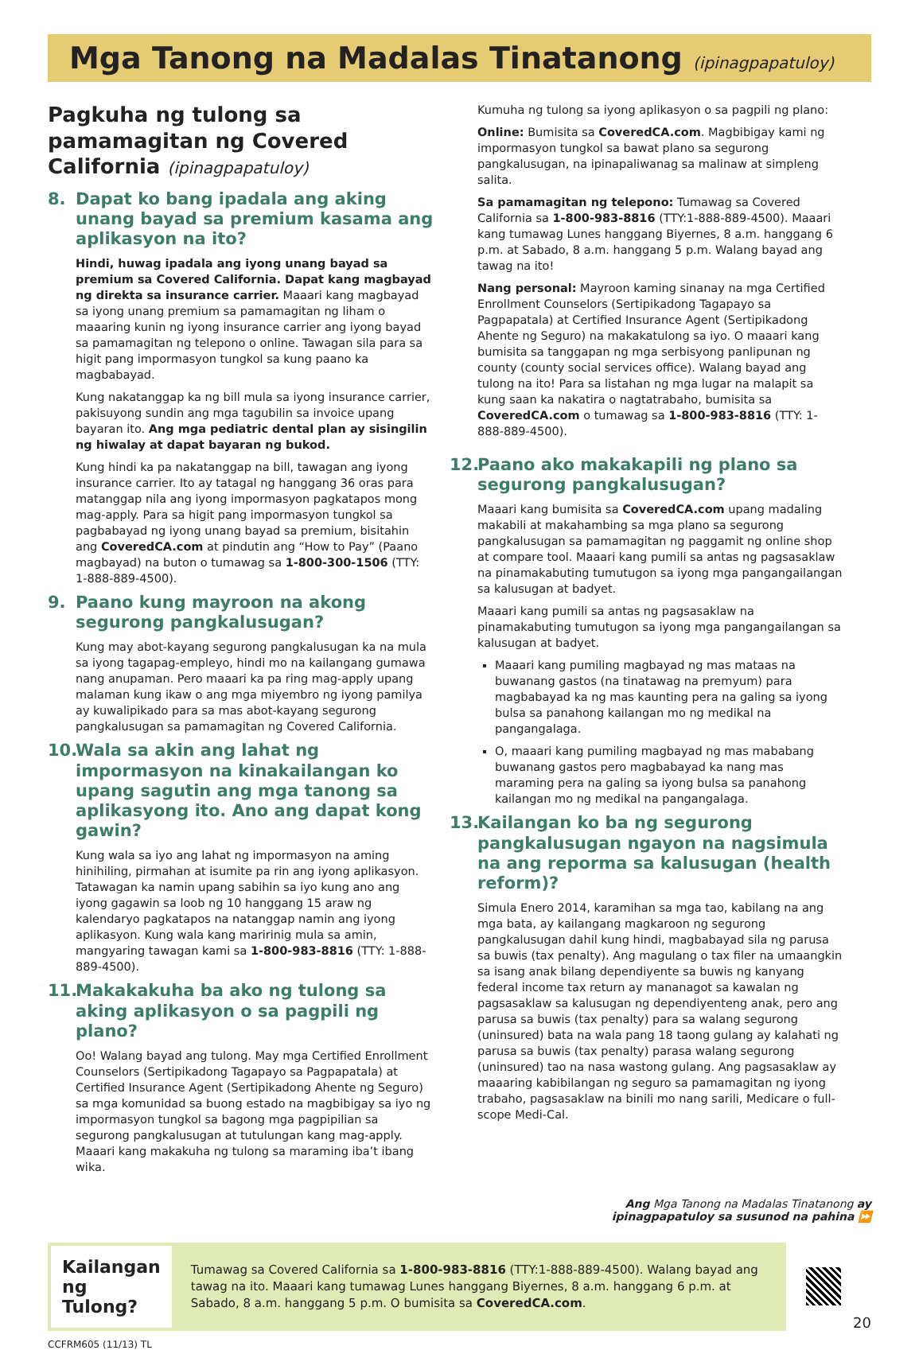Mga Tanong na Madalas Tinatanong (ipinagpapatuloy)
Pagkuha ng tulong sa pamamagitan ng Covered California (ipinagpapatuloy)
8. Dapat ko bang ipadala ang aking unang bayad sa premium kasama ang aplikasyon na ito?
Hindi, huwag ipadala ang iyong unang bayad sa premium sa Covered California. Dapat kang magbayad ng direkta sa insurance carrier. Maaari kang magbayad sa iyong unang premium sa pamamagitan ng liham o maaaring kunin ng iyong insurance carrier ang iyong bayad sa pamamagitan ng telepono o online. Tawagan sila para sa higit pang impormasyon tungkol sa kung paano ka magbabayad.
Kung nakatanggap ka ng bill mula sa iyong insurance carrier, pakisuyong sundin ang mga tagubilin sa invoice upang bayaran ito. Ang mga pediatric dental plan ay sisingilin ng hiwalay at dapat bayaran ng bukod.
Kung hindi ka pa nakatanggap na bill, tawagan ang iyong insurance carrier. Ito ay tatagal ng hanggang 36 oras para matanggap nila ang iyong impormasyon pagkatapos mong mag-apply. Para sa higit pang impormasyon tungkol sa pagbabayad ng iyong unang bayad sa premium, bisitahin ang CoveredCA.com at pindutin ang “How to Pay” (Paano magbayad) na buton o tumawag sa 1-800-300-1506 (TTY: 1-888-889-4500).
9. Paano kung mayroon na akong segurong pangkalusugan?
Kung may abot-kayang segurong pangkalusugan ka na mula sa iyong tagapag-empleyo, hindi mo na kailangang gumawa nang anupaman. Pero maaari ka pa ring mag-apply upang malaman kung ikaw o ang mga miyembro ng iyong pamilya ay kuwalipikado para sa mas abot-kayang segurong pangkalusugan sa pamamagitan ng Covered California.
10. Wala sa akin ang lahat ng impormasyon na kinakailangan ko upang sagutin ang mga tanong sa aplikasyong ito. Ano ang dapat kong gawin?
Kung wala sa iyo ang lahat ng impormasyon na aming hinihiling, pirmahan at isumite pa rin ang iyong aplikasyon. Tatawagan ka namin upang sabihin sa iyo kung ano ang iyong gagawin sa loob ng 10 hanggang 15 araw ng kalendaryo pagkatapos na natanggap namin ang iyong aplikasyon. Kung wala kang maririnig mula sa amin, mangyaring tawagan kami sa 1-800-983-8816 (TTY: 1-888-889-4500).
11. Makakakuha ba ako ng tulong sa aking aplikasyon o sa pagpili ng plano?
Oo! Walang bayad ang tulong. May mga Certified Enrollment Counselors (Sertipikadong Tagapayo sa Pagpapatala) at Certified Insurance Agent (Sertipikadong Ahente ng Seguro) sa mga komunidad sa buong estado na magbibigay sa iyo ng impormasyon tungkol sa bagong mga pagpipilian sa segurong pangkalusugan at tutulungan kang mag-apply. Maaari kang makakuha ng tulong sa maraming iba’t ibang wika.
Kumuha ng tulong sa iyong aplikasyon o sa pagpili ng plano:
Online: Bumisita sa CoveredCA.com. Magbibigay kami ng impormasyon tungkol sa bawat plano sa segurong pangkalusugan, na ipinapaliwanag sa malinaw at simpleng salita.
Sa pamamagitan ng telepono: Tumawag sa Covered California sa 1-800-983-8816 (TTY:1-888-889-4500). Maaari kang tumawag Lunes hanggang Biyernes, 8 a.m. hanggang 6 p.m. at Sabado, 8 a.m. hanggang 5 p.m. Walang bayad ang tawag na ito!
Nang personal: Mayroon kaming sinanay na mga Certified Enrollment Counselors (Sertipikadong Tagapayo sa Pagpapatala) at Certified Insurance Agent (Sertipikadong Ahente ng Seguro) na makakatulong sa iyo. O maaari kang bumisita sa tanggapan ng mga serbisyong panlipunan ng county (county social services office). Walang bayad ang tulong na ito! Para sa listahan ng mga lugar na malapit sa kung saan ka nakatira o nagtatrabaho, bumisita sa CoveredCA.com o tumawag sa 1-800-983-8816 (TTY: 1-888-889-4500).
12. Paano ako makakapili ng plano sa segurong pangkalusugan?
Maaari kang bumisita sa CoveredCA.com upang madaling makabili at makahambing sa mga plano sa segurong pangkalusugan sa pamamagitan ng paggamit ng online shop at compare tool. Maaari kang pumili sa antas ng pagsasaklaw na pinamakabuting tumutugon sa iyong mga pangangailangan sa kalusugan at badyet.
Maaari kang pumili sa antas ng pagsasaklaw na pinamakabuting tumutugon sa iyong mga pangangailangan sa kalusugan at badyet.
Maaari kang pumiling magbayad ng mas mataas na buwanang gastos (na tinatawag na premyum) para magbabayad ka ng mas kaunting pera na galing sa iyong bulsa sa panahong kailangan mo ng medikal na pangangalaga.
O, maaari kang pumiling magbayad ng mas mababang buwanang gastos pero magbabayad ka nang mas maraming pera na galing sa iyong bulsa sa panahong kailangan mo ng medikal na pangangalaga.
13. Kailangan ko ba ng segurong pangkalusugan ngayon na nagsimula na ang reporma sa kalusugan (health reform)?
Simula Enero 2014, karamihan sa mga tao, kabilang na ang mga bata, ay kailangang magkaroon ng segurong pangkalusugan dahil kung hindi, magbabayad sila ng parusa sa buwis (tax penalty). Ang magulang o tax filer na umaangkin sa isang anak bilang dependiyente sa buwis ng kanyang federal income tax return ay mananagot sa kawalan ng pagsasaklaw sa kalusugan ng dependiyenteng anak, pero ang parusa sa buwis (tax penalty) para sa walang segurong (uninsured) bata na wala pang 18 taong gulang ay kalahati ng parusa sa buwis (tax penalty) parasa walang segurong (uninsured) tao na nasa wastong gulang. Ang pagsasaklaw ay maaaring kabibilangan ng seguro sa pamamagitan ng iyong trabaho, pagsasaklaw na binili mo nang sarili, Medicare o full-scope Medi-Cal.
Ang Mga Tanong na Madalas Tinatanong ay
ipinagpapatuloy sa susunod na pahina ⏩
Kailangan ng Tulong?
Tumawag sa Covered California sa 1-800-983-8816 (TTY:1-888-889-4500). Walang bayad ang tawag na ito. Maaari kang tumawag Lunes hanggang Biyernes, 8 a.m. hanggang 6 p.m. at Sabado, 8 a.m. hanggang 5 p.m. O bumisita sa CoveredCA.com.
20
CCFRM605 (11/13) TL